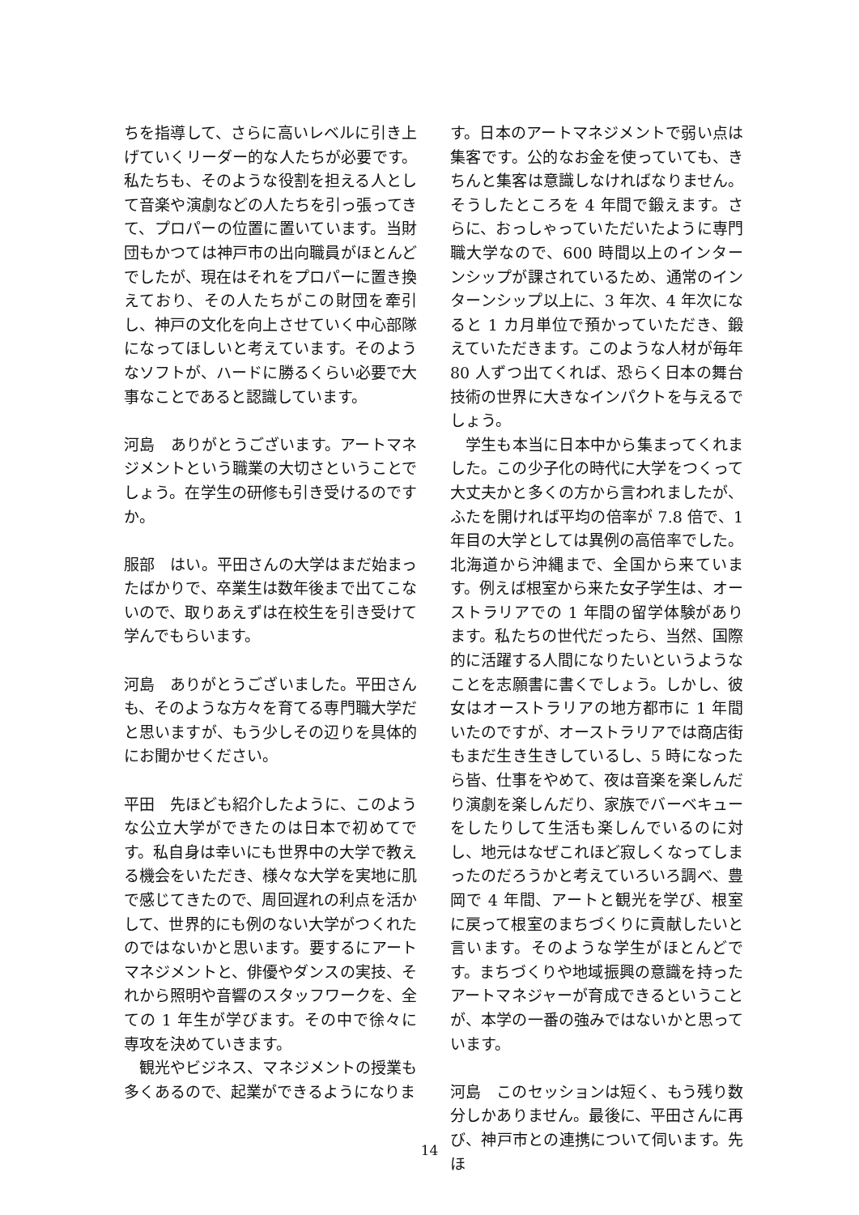ちを指導して、さらに高いレベルに引き上げていくリーダー的な人たちが必要です。私たちも、そのような役割を担える人として音楽や演劇などの人たちを引っ張ってきて、プロパーの位置に置いています。当財団もかつては神戸市の出向職員がほとんどでしたが、現在はそれをプロパーに置き換えており、その人たちがこの財団を牽引し、神戸の文化を向上させていく中心部隊になってほしいと考えています。そのようなソフトが、ハードに勝るくらい必要で大事なことであると認識しています。
河島　ありがとうございます。アートマネジメントという職業の大切さということでしょう。在学生の研修も引き受けるのですか。
服部　はい。平田さんの大学はまだ始まったばかりで、卒業生は数年後まで出てこないので、取りあえずは在校生を引き受けて学んでもらいます。
河島　ありがとうございました。平田さんも、そのような方々を育てる専門職大学だと思いますが、もう少しその辺りを具体的にお聞かせください。
平田　先ほども紹介したように、このような公立大学ができたのは日本で初めてです。私自身は幸いにも世界中の大学で教える機会をいただき、様々な大学を実地に肌で感じてきたので、周回遅れの利点を活かして、世界的にも例のない大学がつくれたのではないかと思います。要するにアートマネジメントと、俳優やダンスの実技、それから照明や音響のスタッフワークを、全ての 1 年生が学びます。その中で徐々に専攻を決めていきます。
観光やビジネス、マネジメントの授業も多くあるので、起業ができるようになりま
す。日本のアートマネジメントで弱い点は集客です。公的なお金を使っていても、きちんと集客は意識しなければなりません。そうしたところを 4 年間で鍛えます。さらに、おっしゃっていただいたように専門職大学なので、600 時間以上のインターンシップが課されているため、通常のインターンシップ以上に、3 年次、4 年次になると 1 カ月単位で預かっていただき、鍛えていただきます。このような人材が毎年 80 人ずつ出てくれば、恐らく日本の舞台技術の世界に大きなインパクトを与えるでしょう。
学生も本当に日本中から集まってくれました。この少子化の時代に大学をつくって大丈夫かと多くの方から言われましたが、ふたを開ければ平均の倍率が 7.8 倍で、1 年目の大学としては異例の高倍率でした。北海道から沖縄まで、全国から来ています。例えば根室から来た女子学生は、オーストラリアでの 1 年間の留学体験があります。私たちの世代だったら、当然、国際的に活躍する人間になりたいというようなことを志願書に書くでしょう。しかし、彼女はオーストラリアの地方都市に 1 年間いたのですが、オーストラリアでは商店街もまだ生き生きしているし、5 時になったら皆、仕事をやめて、夜は音楽を楽しんだり演劇を楽しんだり、家族でバーベキューをしたりして生活も楽しんでいるのに対し、地元はなぜこれほど寂しくなってしまったのだろうかと考えていろいろ調べ、豊岡で 4 年間、アートと観光を学び、根室に戻って根室のまちづくりに貢献したいと言います。そのような学生がほとんどです。まちづくりや地域振興の意識を持ったアートマネジャーが育成できるということが、本学の一番の強みではないかと思っています。
河島　このセッションは短く、もう残り数分しかありません。最後に、平田さんに再び、神戸市との連携について伺います。先ほ
14